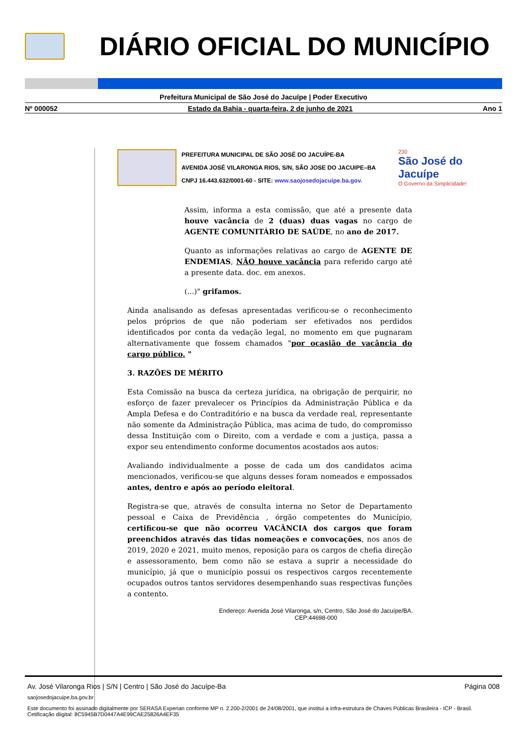DIÁRIO OFICIAL DO MUNICÍPIO
Prefeitura Municipal de São José do Jacuípe | Poder Executivo
Nº 000052 Estado da Bahia - quarta-feira, 2 de junho de 2021 Ano 1
PREFEITURA MUNICIPAL DE SÃO JOSÉ DO JACUÍPE-BA
AVENIDA JOSÉ VILARONGA RIOS, S/N, SÃO JOSE DO JACUIPE–BA
CNPJ 16.443.632/0001-60 - SITE: www.saojosedojacuipe.ba.gov.
230
São José do Jacuípe
O Governo da Simplicidade!
Assim, informa a esta comissão, que até a presente data houve vacância de 2 (duas) duas vagas no cargo de AGENTE COMUNITÁRIO DE SAÚDE, no ano de 2017.
Quanto as informações relativas ao cargo de AGENTE DE ENDEMIAS, NÃO houve vacância para referido cargo até a presente data. doc. em anexos.
(...)" grifamos.
Ainda analisando as defesas apresentadas verificou-se o reconhecimento pelos próprios de que não poderiam ser efetivados nos perdidos identificados por conta da vedação legal, no momento em que pugnaram alternativamente que fossem chamados "por ocasião de vacância do cargo público. "
3. RAZÕES DE MÉRITO
Esta Comissão na busca da certeza jurídica, na obrigação de perquirir, no esforço de fazer prevalecer os Princípios da Administração Pública e da Ampla Defesa e do Contraditório e na busca da verdade real, representante não somente da Administração Pública, mas acima de tudo, do compromisso dessa Instituição com o Direito, com a verdade e com a justiça, passa a expor seu entendimento conforme documentos acostados aos autos:
Avaliando individualmente a posse de cada um dos candidatos acima mencionados, verificou-se que alguns desses foram nomeados e empossados antes, dentro e após ao período eleitoral.
Registra-se que, através de consulta interna no Setor de Departamento pessoal e Caixa de Previdência , órgão competentes do Município, certificou-se que não ocorreu VACÂNCIA dos cargos que foram preenchidos através das tidas nomeações e convocações, nos anos de 2019, 2020 e 2021, muito menos, reposição para os cargos de chefia direção e assessoramento, bem como não se estava a suprir a necessidade do município, já que o município possui os respectivos cargos recentemente ocupados outros tantos servidores desempenhando suas respectivas funções a contento.
Endereço: Avenida José Vilaronga, s/n, Centro, São José do Jacuípe/BA.
CEP:44698-000
Av. José Vilaronga Rios | S/N | Centro | São José do Jacuípe-Ba Página 008
saojosedojacuipe.ba.gov.br
Este documento foi assinado digitalmente por SERASA Experian conforme MP n. 2.200-2/2001 de 24/08/2001, que institui a infra-estrutura de Chaves Públicas Brasileira - ICP - Brasil. Cetificação diigital: 8C5945B7D0447A4E99CAE25826A4EF35